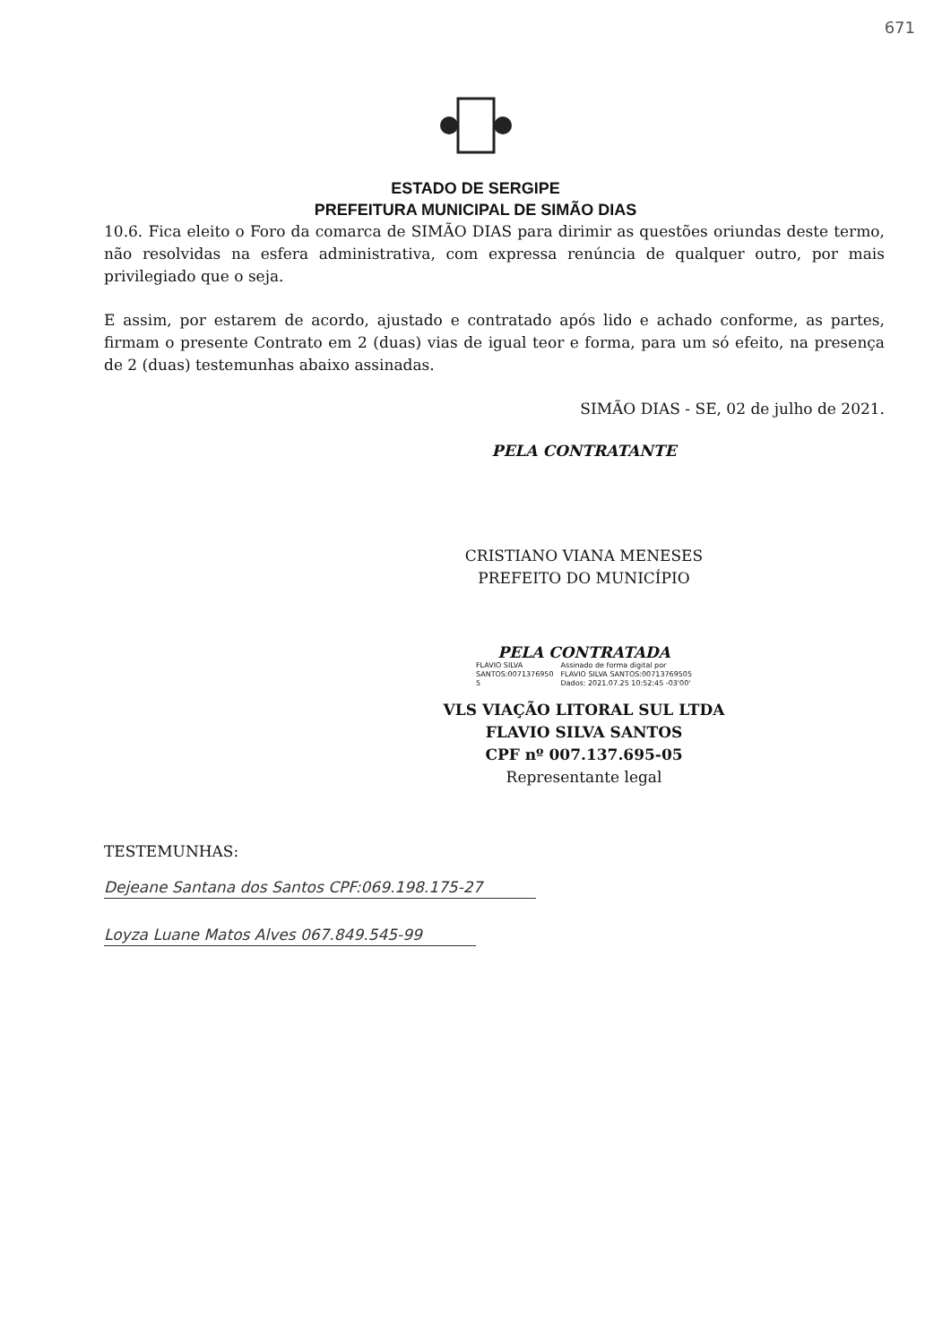671
ESTADO DE SERGIPE
PREFEITURA MUNICIPAL DE SIMÃO DIAS
10.6. Fica eleito o Foro da comarca de SIMÃO DIAS para dirimir as questões oriundas deste termo, não resolvidas na esfera administrativa, com expressa renúncia de qualquer outro, por mais privilegiado que o seja.
E assim, por estarem de acordo, ajustado e contratado após lido e achado conforme, as partes, firmam o presente Contrato em 2 (duas) vias de igual teor e forma, para um só efeito, na presença de 2 (duas) testemunhas abaixo assinadas.
SIMÃO DIAS - SE, 02 de julho de 2021.
PELA CONTRATANTE
CRISTIANO VIANA MENESES
PREFEITO DO MUNICÍPIO
PELA CONTRATADA
FLAVIO SILVA
SANTOS:0071376950
5
Assinado de forma digital por
FLAVIO SILVA SANTOS:00713769505
Dados: 2021.07.25 10:52:45 -03'00'
VLS VIAÇÃO LITORAL SUL LTDA
FLAVIO SILVA SANTOS
CPF nº 007.137.695-05
Representante legal
TESTEMUNHAS:
Dejeane Santana dos Santos CPF:069.198.175-27
Loyza Luane Matos Alves 067.849.545-99